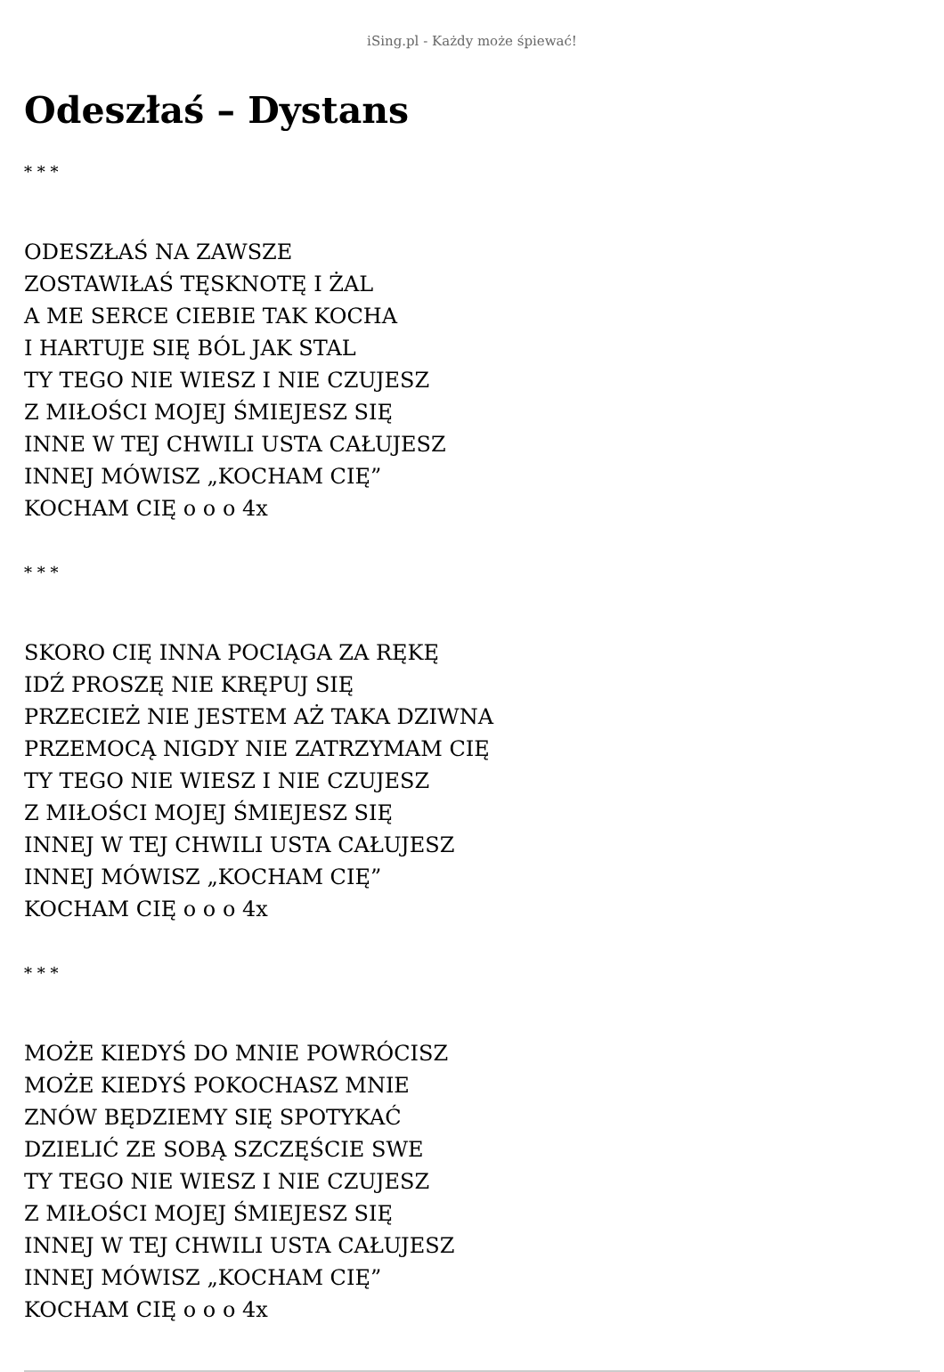iSing.pl - Każdy może śpiewać!
Odeszłaś – Dystans
* * *
ODESZŁAŚ NA ZAWSZE
ZOSTAWIŁAŚ TĘSKNOTĘ I ŻAL
A ME SERCE CIEBIE TAK KOCHA
I HARTUJE SIĘ BÓL JAK STAL
TY TEGO NIE WIESZ I NIE CZUJESZ
Z MIŁOŚCI MOJEJ ŚMIEJESZ SIĘ
INNE W TEJ CHWILI USTA CAŁUJESZ
INNEJ MÓWISZ „KOCHAM CIĘ”
KOCHAM CIĘ o o o 4x
* * *
SKORO CIĘ INNA POCIĄGA ZA RĘKĘ
IDŹ PROSZĘ NIE KRĘPUJ SIĘ
PRZECIEŻ NIE JESTEM AŻ TAKA DZIWNA
PRZEMOCĄ NIGDY NIE ZATRZYMAM CIĘ
TY TEGO NIE WIESZ I NIE CZUJESZ
Z MIŁOŚCI MOJEJ ŚMIEJESZ SIĘ
INNEJ W TEJ CHWILI USTA CAŁUJESZ
INNEJ MÓWISZ „KOCHAM CIĘ”
KOCHAM CIĘ o o o 4x
* * *
MOŻE KIEDYŚ DO MNIE POWRÓCISZ
MOŻE KIEDYŚ POKOCHASZ MNIE
ZNÓW BĘDZIEMY SIĘ SPOTYKAĆ
DZIELIĆ ZE SOBĄ SZCZĘŚCIE SWE
TY TEGO NIE WIESZ I NIE CZUJESZ
Z MIŁOŚCI MOJEJ ŚMIEJESZ SIĘ
INNEJ W TEJ CHWILI USTA CAŁUJESZ
INNEJ MÓWISZ „KOCHAM CIĘ”
KOCHAM CIĘ o o o 4x